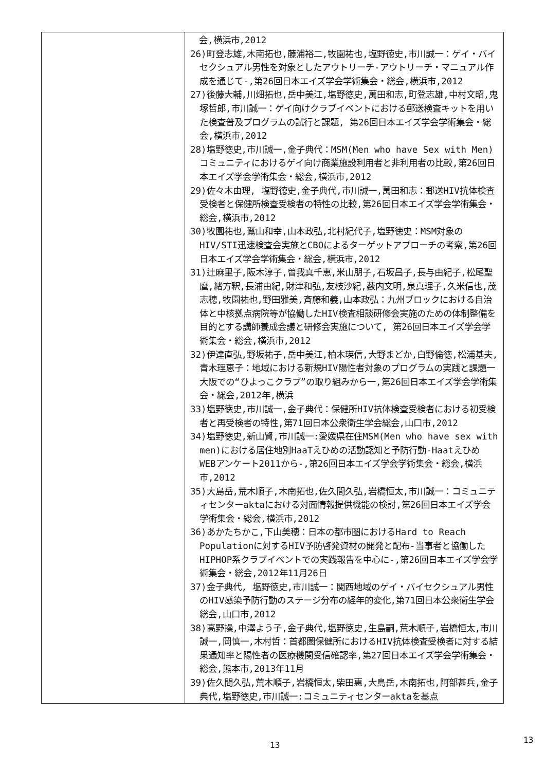| | 会,横浜市,2012 26)町登志雄,木南拓也,藤浦裕二,牧園祐也,塩野徳史,市川誠一：ゲイ・バイセクシュアル男性を対象としたアウトリーチ-アウトリーチ・マニュアル作成を通じて-,第26回日本エイズ学会学術集会・総会,横浜市,2012 27)後藤大輔,川畑拓也,岳中美江,塩野徳史,萬田和志,町登志雄,中村文昭,鬼塚哲郎,市川誠一：ゲイ向けクラブイベントにおける郵送検査キットを用いた検査普及プログラムの試行と課題, 第26回日本エイズ学会学術集会・総会,横浜市,2012 28)塩野徳史,市川誠一,金子典代：MSM(Men who have Sex with Men)コミュニティにおけるゲイ向け商業施設利用者と非利用者の比較,第26回日本エイズ学会学術集会・総会,横浜市,2012 29)佐々木由理, 塩野徳史,金子典代,市川誠一,萬田和志：郵送HIV抗体検査受検者と保健所検査受検者の特性の比較,第26回日本エイズ学会学術集会・総会,横浜市,2012 30)牧園祐也,鷲山和幸,山本政弘,北村紀代子,塩野徳史：MSM対象のHIV/STI迅速検査会実施とCBOによるターゲットアプローチの考察,第26回日本エイズ学会学術集会・総会,横浜市,2012 31)辻麻里子,阪木淳子,曽我真千恵,米山朋子,石坂昌子,長与由紀子,松尾聖麿,緒方釈,長浦由紀,財津和弘,友枝沙紀,薮内文明,泉真理子,久米信也,茂志穂,牧園祐也,野田雅美,斉藤和義,山本政弘：九州ブロックにおける自治体と中核拠点病院等が協働したHIV検査相談研修会実施のための体制整備を目的とする講師養成会議と研修会実施について, 第26回日本エイズ学会学術集会・総会,横浜市,2012 32)伊達直弘,野坂祐子,岳中美江,柏木瑛信,大野まどか,白野倫徳,松浦基夫,青木理恵子：地域における新規HIV陽性者対象のプログラムの実践と課題一大阪での“ひよっこクラブ”の取り組みから一,第26回日本エイズ学会学術集会・総会,2012年,横浜 33)塩野徳史,市川誠一,金子典代：保健所HIV抗体検査受検者における初受検者と再受検者の特性,第71回日本公衆衛生学会総会,山口市,2012 34)塩野徳史,新山賢,市川誠一:愛媛県在住MSM(Men who have sex with men)における居住地別HaaTえひめの活動認知と予防行動-Haatえひめ WEBアンケート2011から-,第26回日本エイズ学会学術集会・総会,横浜市,2012 35)大島岳,荒木順子,木南拓也,佐久間久弘,岩橋恒太,市川誠一：コミュニティセンターaktaにおける対面情報提供機能の検討,第26回日本エイズ学会学術集会・総会,横浜市,2012 36)あかたちかこ,下山美穂：日本の都市圏におけるHard to Reach Populationに対するHIV予防啓発資材の開発と配布-当事者と協働したHIPHOP系クラブイベントでの実践報告を中心に-,第26回日本エイズ学会学術集会・総会,2012年11月26日 37)金子典代, 塩野徳史,市川誠一：関西地域のゲイ・バイセクシュアル男性のHIV感染予防行動のステージ分布の経年的変化,第71回日本公衆衛生学会総会,山口市,2012 38)高野操,中澤よう子,金子典代,塩野徳史,生島嗣,荒木順子,岩橋恒太,市川誠一,岡慎一,木村哲：首都圏保健所におけるHIV抗体検査受検者に対する結果通知率と陽性者の医療機関受信確認率,第27回日本エイズ学会学術集会・総会,熊本市,2013年11月 39)佐久間久弘,荒木順子,岩橋恒太,柴田惠,大島岳,木南拓也,阿部甚兵,金子典代,塩野徳史,市川誠一:コミュニティセンターaktaを基点 |
13
13